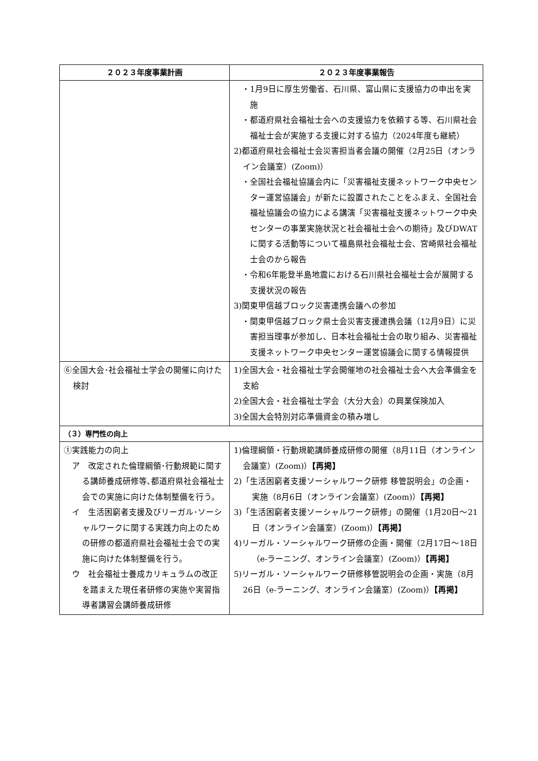| ２０２３年度事業計画 | ２０２３年度事業報告 |
| --- | --- |
| | ・1月9日に厚生労働省、石川県、富山県に支援協力の申出を実施 ・都道府県社会福祉士会への支援協力を依頼する等、石川県社会福祉士会が実施する支援に対する協力（2024年度も継続） 2)都道府県社会福祉士会災害担当者会議の開催（2月25日（オンライン会議室）(Zoom)） ・全国社会福祉協議会内に「災害福祉支援ネットワーク中央センター運営協議会」が新たに設置されたことをふまえ、全国社会福祉協議会の協力による講演「災害福祉支援ネットワーク中央センターの事業実施状況と社会福祉士会への期待」及びDWATに関する活動等について福島県社会福祉士会、宮崎県社会福祉士会のから報告 ・令和6年能登半島地震における石川県社会福祉士会が展開する支援状況の報告 3)関東甲信越ブロック災害連携会議への参加 ・関東甲信越ブロック県士会災害支援連携会議（12月9日）に災害担当理事が参加し、日本社会福祉士会の取り組み、災害福祉支援ネットワーク中央センター運営協議会に関する情報提供 |
| ⑥全国大会･社会福祉士学会の開催に向けた検討 | 1)全国大会・社会福祉士学会開催地の社会福祉士会へ大会準備金を支給 2)全国大会・社会福祉士学会（大分大会）の興業保険加入 3)全国大会特別対応準備資金の積み増し |
| （３）専門性の向上 | |
| ①実践能力の向上 ア 改定された倫理綱領･行動規範に関する講師養成研修等､都道府県社会福祉士会での実施に向けた体制整備を行う。 イ 生活困窮者支援及びリーガル･ソーシャルワークに関する実践力向上のための研修の都道府県社会福祉士会での実施に向けた体制整備を行う。 ウ 社会福祉士養成カリキュラムの改正を踏まえた現任者研修の実施や実習指導者講習会講師養成研修 | 1)倫理綱領・行動規範講師養成研修の開催（8月11日（オンライン会議室）(Zoom)） 【再掲】 2)「生活困窮者支援ソーシャルワーク研修 移管説明会」の企画・実施（8月6日（オンライン会議室）(Zoom)） 【再掲】 3)「生活困窮者支援ソーシャルワーク研修」の開催（1月20日～21日（オンライン会議室）(Zoom)） 【再掲】 4)リーガル・ソーシャルワーク研修の企画・開催（2月17日～18日（e-ラーニング、オンライン会議室）(Zoom)） 【再掲】 5)リーガル・ソーシャルワーク研修移管説明会の企画・実施（8月26日（e-ラーニング、オンライン会議室）(Zoom)） 【再掲】 |